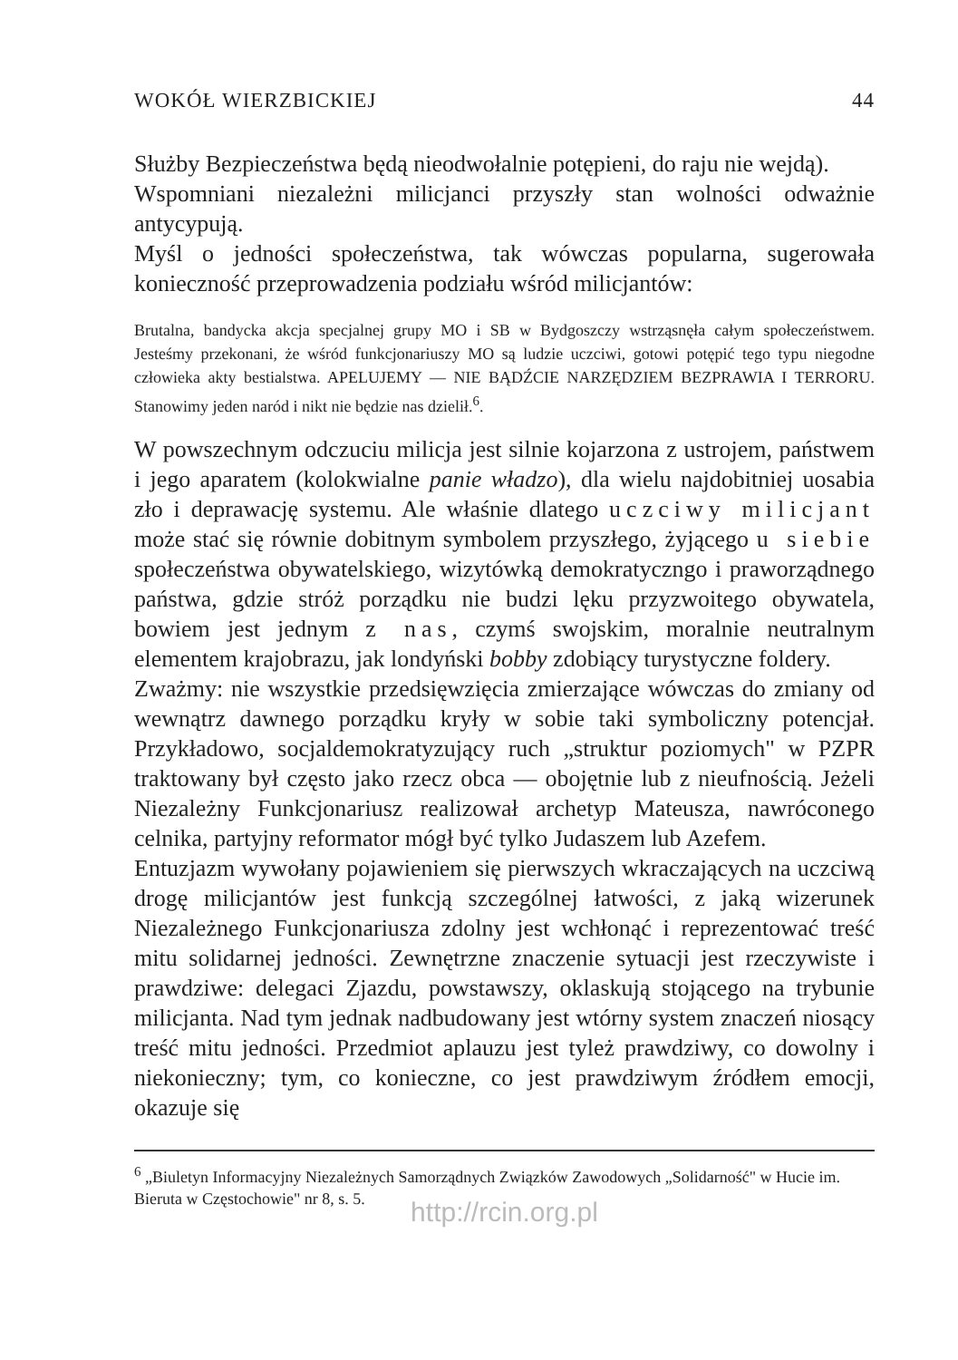WOKÓŁ WIERZBICKIEJ 44
Służby Bezpieczeństwa będą nieodwołalnie potępieni, do raju nie wejdą).
Wspomniani niezależni milicjanci przyszły stan wolności odważnie antycypują.
Myśl o jedności społeczeństwa, tak wówczas popularna, sugerowała konieczność przeprowadzenia podziału wśród milicjantów:
Brutalna, bandycka akcja specjalnej grupy MO i SB w Bydgoszczy wstrząsnęła całym społeczeństwem. Jesteśmy przekonani, że wśród funkcjonariuszy MO są ludzie uczciwi, gotowi potępić tego typu niegodne człowieka akty bestialstwa. APELUJEMY — NIE BĄDŹCIE NARZĘDZIEM BEZPRAWIA I TERRORU. Stanowimy jeden naród i nikt nie będzie nas dzielił.<sup>6</sup>.
W powszechnym odczuciu milicja jest silnie kojarzona z ustrojem, państwem i jego aparatem (kolokwialne panie władzo), dla wielu najdobitniej uosabia zło i deprawację systemu. Ale właśnie dlatego uczciwy milicjant może stać się równie dobitnym symbolem przyszłego, żyjącego u siebie społeczeństwa obywatelskiego, wizytówką demokratyczngo i praworządnego państwa, gdzie stróż porządku nie budzi lęku przyzwoitego obywatela, bowiem jest jednym z nas, czymś swojskim, moralnie neutralnym elementem krajobrazu, jak londyński bobby zdobiący turystyczne foldery.
Zważmy: nie wszystkie przedsięwzięcia zmierzające wówczas do zmiany od wewnątrz dawnego porządku kryły w sobie taki symboliczny potencjał. Przykładowo, socjaldemokratyzujący ruch „struktur poziomych" w PZPR traktowany był często jako rzecz obca — obojętnie lub z nieufnością. Jeżeli Niezależny Funkcjonariusz realizował archetyp Mateusza, nawróconego celnika, partyjny reformator mógł być tylko Judaszem lub Azefem.
Entuzjazm wywołany pojawieniem się pierwszych wkraczających na uczciwą drogę milicjantów jest funkcją szczególnej łatwości, z jaką wizerunek Niezależnego Funkcjonariusza zdolny jest wchłonąć i reprezentować treść mitu solidarnej jedności. Zewnętrzne znaczenie sytuacji jest rzeczywiste i prawdziwe: delegaci Zjazdu, powstawszy, oklaskują stojącego na trybunie milicjanta. Nad tym jednak nadbudowany jest wtórny system znaczeń niosący treść mitu jedności. Przedmiot aplauzu jest tyleż prawdziwy, co dowolny i niekonieczny; tym, co konieczne, co jest prawdziwym źródłem emocji, okazuje się
<sup>6</sup> „Biuletyn Informacyjny Niezależnych Samorządnych Związków Zawodowych „Solidarność" w Hucie im. Bieruta w Częstochowie" nr 8, s. 5.
http://rcin.org.pl